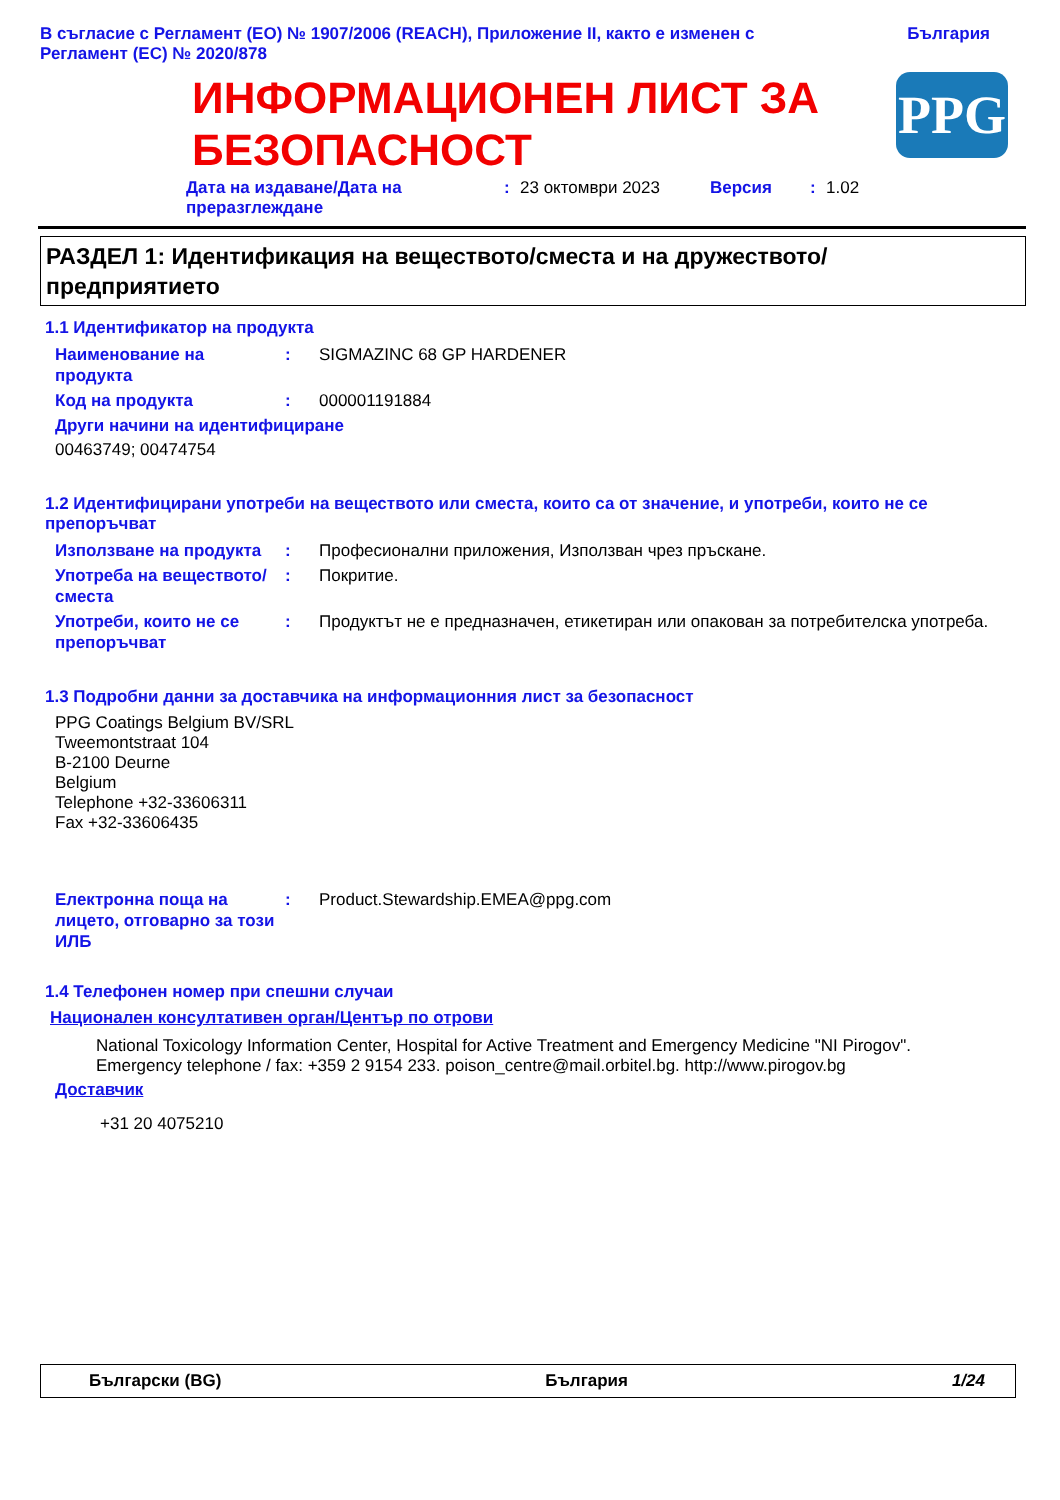В съгласие с Регламент (ЕО) № 1907/2006 (REACH), Приложение II, както е изменен с
Регламент (ЕС) № 2020/878
България
ИНФОРМАЦИОНЕН ЛИСТ ЗА
БЕЗОПАСНОСТ
PPG
Дата на издаване/Дата на
преразглеждане
: 23 октомври 2023 Версия : 1.02
РАЗДЕЛ 1: Идентификация на веществото/сместа и на дружеството/
предприятието
1.1 Идентификатор на продукта
Наименование на продукта
: SIGMAZINC 68 GP HARDENER
Код на продукта : 000001191884
Други начини на идентифициране
00463749; 00474754
1.2 Идентифицирани употреби на веществото или сместа, които са от значение, и употреби, които не се препоръчват
Използване на продукта : Професионални приложения, Използван чрез пръскане.
Употреба на веществото/ сместа
: Покритие.
Употреби, които не се препоръчват
: Продуктът не е предназначен, етикетиран или опакован за потребителска употреба.
1.3 Подробни данни за доставчика на информационния лист за безопасност
PPG Coatings Belgium BV/SRL
Tweemontstraat 104
B-2100 Deurne
Belgium
Telephone +32-33606311
Fax +32-33606435
Електронна поща на лицето, отговарно за този ИЛБ
: Product.Stewardship.EMEA@ppg.com
1.4 Телефонен номер при спешни случаи
Национален консултативен орган/Център по отрови
National Toxicology Information Center, Hospital for Active Treatment and Emergency Medicine "NI Pirogov".
Emergency telephone / fax: +359 2 9154 233. poison_centre@mail.orbitel.bg. http://www.pirogov.bg
Доставчик
+31 20 4075210
Български (BG) България 1/24